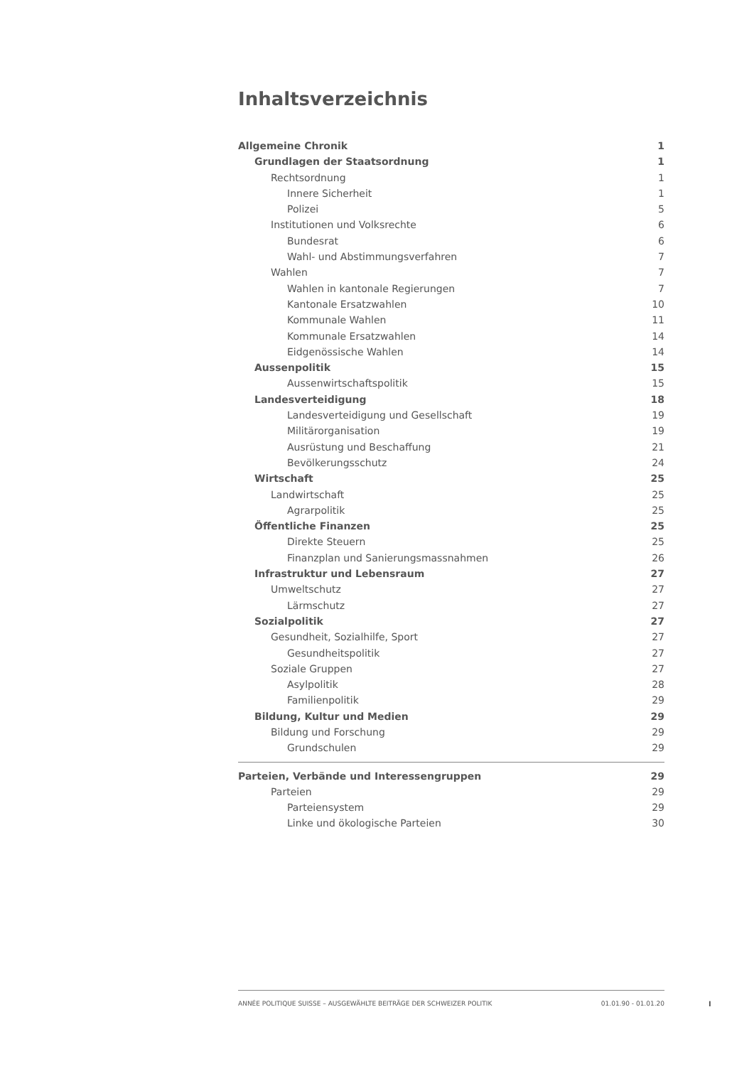Inhaltsverzeichnis
Allgemeine Chronik 1
Grundlagen der Staatsordnung 1
Rechtsordnung 1
Innere Sicherheit 1
Polizei 5
Institutionen und Volksrechte 6
Bundesrat 6
Wahl- und Abstimmungsverfahren 7
Wahlen 7
Wahlen in kantonale Regierungen 7
Kantonale Ersatzwahlen 10
Kommunale Wahlen 11
Kommunale Ersatzwahlen 14
Eidgenössische Wahlen 14
Aussenpolitik 15
Aussenwirtschaftspolitik 15
Landesverteidigung 18
Landesverteidigung und Gesellschaft 19
Militärorganisation 19
Ausrüstung und Beschaffung 21
Bevölkerungsschutz 24
Wirtschaft 25
Landwirtschaft 25
Agrarpolitik 25
Öffentliche Finanzen 25
Direkte Steuern 25
Finanzplan und Sanierungsmassnahmen 26
Infrastruktur und Lebensraum 27
Umweltschutz 27
Lärmschutz 27
Sozialpolitik 27
Gesundheit, Sozialhilfe, Sport 27
Gesundheitspolitik 27
Soziale Gruppen 27
Asylpolitik 28
Familienpolitik 29
Bildung, Kultur und Medien 29
Bildung und Forschung 29
Grundschulen 29
Parteien, Verbände und Interessengruppen 29
Parteien 29
Parteiensystem 29
Linke und ökologische Parteien 30
ANNÉE POLITIQUE SUISSE – AUSGEWÄHLTE BEITRÄGE DER SCHWEIZER POLITIK 01.01.90 - 01.01.20
I